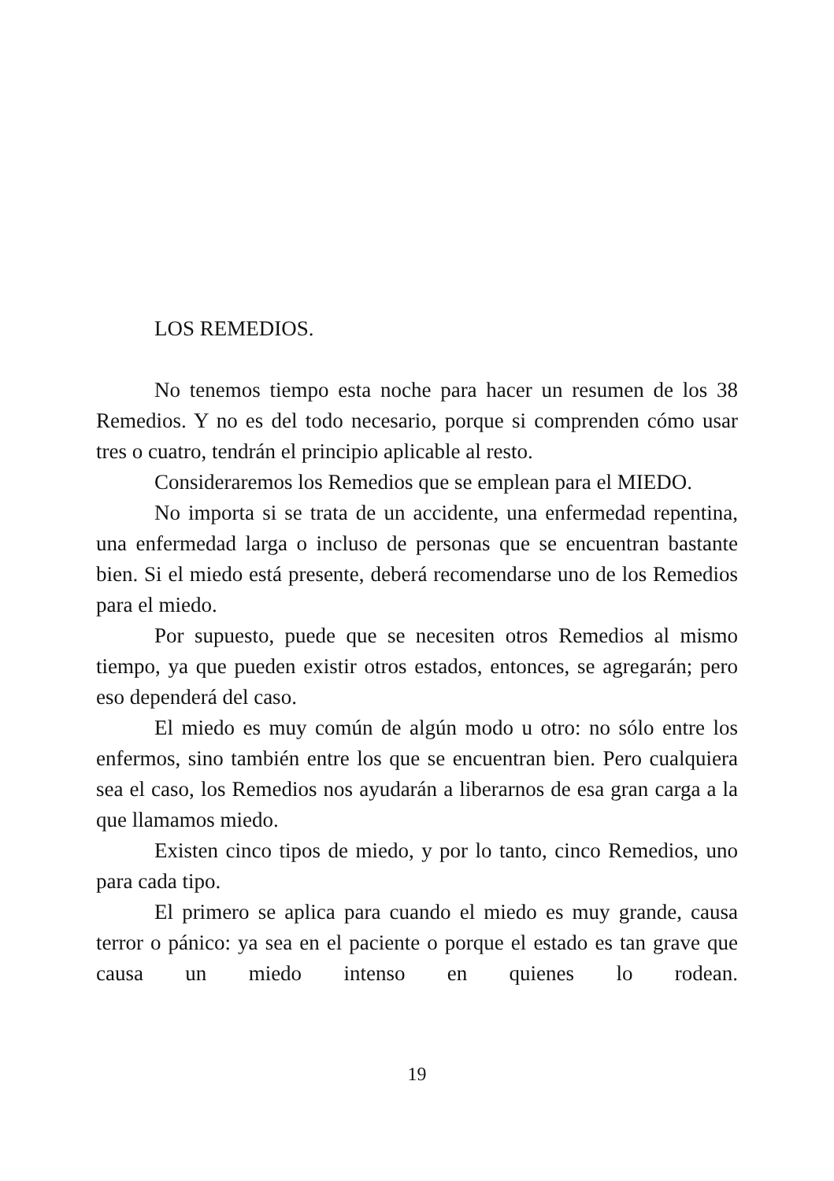LOS REMEDIOS.
No tenemos tiempo esta noche para hacer un resumen de los 38 Remedios. Y no es del todo necesario, porque si comprenden cómo usar tres o cuatro, tendrán el principio aplicable al resto.
Consideraremos los Remedios que se emplean para el MIEDO.
No importa si se trata de un accidente, una enfermedad repentina, una enfermedad larga o incluso de personas que se encuentran bastante bien. Si el miedo está presente, deberá recomendarse uno de los Remedios para el miedo.
Por supuesto, puede que se necesiten otros Remedios al mismo tiempo, ya que pueden existir otros estados, entonces, se agregarán; pero eso dependerá del caso.
El miedo es muy común de algún modo u otro: no sólo entre los enfermos, sino también entre los que se encuentran bien. Pero cualquiera sea el caso, los Remedios nos ayudarán a liberarnos de esa gran carga a la que llamamos miedo.
Existen cinco tipos de miedo, y por lo tanto, cinco Remedios, uno para cada tipo.
El primero se aplica para cuando el miedo es muy grande, causa terror o pánico: ya sea en el paciente o porque el estado es tan grave que causa un miedo intenso en quienes lo rodean.
19